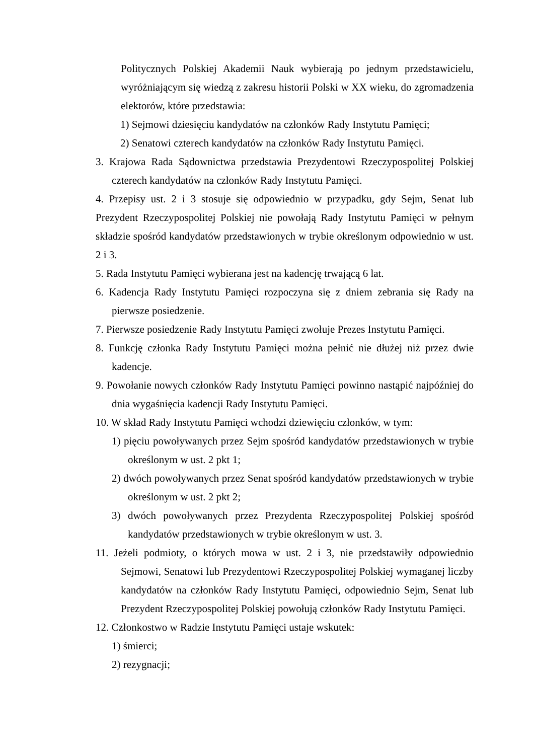Politycznych Polskiej Akademii Nauk wybierają po jednym przedstawicielu, wyróżniającym się wiedzą z zakresu historii Polski w XX wieku, do zgromadzenia elektorów, które przedstawia:
1) Sejmowi dziesięciu kandydatów na członków Rady Instytutu Pamięci;
2) Senatowi czterech kandydatów na członków Rady Instytutu Pamięci.
3. Krajowa Rada Sądownictwa przedstawia Prezydentowi Rzeczypospolitej Polskiej czterech kandydatów na członków Rady Instytutu Pamięci.
4. Przepisy ust. 2 i 3 stosuje się odpowiednio w przypadku, gdy Sejm, Senat lub Prezydent Rzeczypospolitej Polskiej nie powołają Rady Instytutu Pamięci w pełnym składzie spośród kandydatów przedstawionych w trybie określonym odpowiednio w ust. 2 i 3.
5. Rada Instytutu Pamięci wybierana jest na kadencję trwającą 6 lat.
6. Kadencja Rady Instytutu Pamięci rozpoczyna się z dniem zebrania się Rady na pierwsze posiedzenie.
7. Pierwsze posiedzenie Rady Instytutu Pamięci zwołuje Prezes Instytutu Pamięci.
8. Funkcję członka Rady Instytutu Pamięci można pełnić nie dłużej niż przez dwie kadencje.
9. Powołanie nowych członków Rady Instytutu Pamięci powinno nastąpić najpóźniej do dnia wygaśnięcia kadencji Rady Instytutu Pamięci.
10. W skład Rady Instytutu Pamięci wchodzi dziewięciu członków, w tym:
1) pięciu powoływanych przez Sejm spośród kandydatów przedstawionych w trybie określonym w ust. 2 pkt 1;
2) dwóch powoływanych przez Senat spośród kandydatów przedstawionych w trybie określonym w ust. 2 pkt 2;
3) dwóch powoływanych przez Prezydenta Rzeczypospolitej Polskiej spośród kandydatów przedstawionych w trybie określonym w ust. 3.
11. Jeżeli podmioty, o których mowa w ust. 2 i 3, nie przedstawiły odpowiednio Sejmowi, Senatowi lub Prezydentowi Rzeczypospolitej Polskiej wymaganej liczby kandydatów na członków Rady Instytutu Pamięci, odpowiednio Sejm, Senat lub Prezydent Rzeczypospolitej Polskiej powołują członków Rady Instytutu Pamięci.
12. Członkostwo w Radzie Instytutu Pamięci ustaje wskutek:
1) śmierci;
2) rezygnacji;